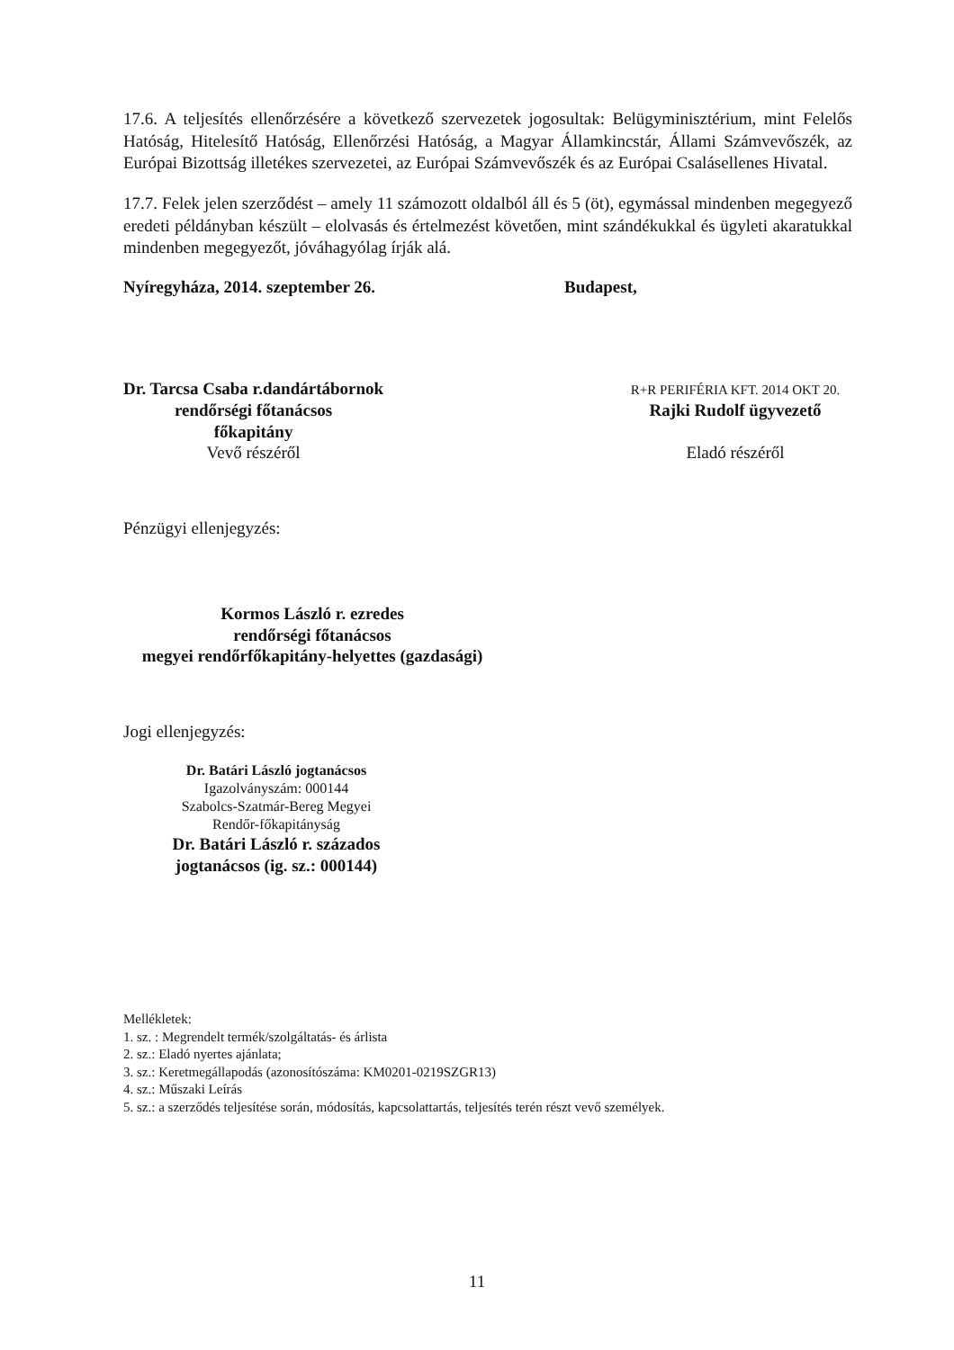17.6. A teljesítés ellenőrzésére a következő szervezetek jogosultak: Belügyminisztérium, mint Felelős Hatóság, Hitelesítő Hatóság, Ellenőrzési Hatóság, a Magyar Államkincstár, Állami Számvevőszék, az Európai Bizottság illetékes szervezetei, az Európai Számvevőszék és az Európai Csalásellenes Hivatal.
17.7. Felek jelen szerződést – amely 11 számozott oldalból áll és 5 (öt), egymással mindenben megegyező eredeti példányban készült – elolvasás és értelmezést követően, mint szándékukkal és ügyleti akaratukkal mindenben megegyezőt, jóváhagyólag írják alá.
Nyíregyháza, 2014. szeptember 26. Budapest,
Dr. Tarcsa Csaba r.dandártábornok
rendőrségi főtanácsos
főkapitány
Vevő részéről
R+R PERIFÉRIA KFT. 2014 OKT 20.
Rajki Rudolf ügyvezető
Eladó részéről
Pénzügyi ellenjegyzés:
Kormos László r. ezredes
rendőrségi főtanácsos
megyei rendőrfőkapitány-helyettes (gazdasági)
Jogi ellenjegyzés:
Dr. Batári László jogtanácsos
Igazolványszám: 000144
Szabolcs-Szatmár-Bereg Megyei
Rendőr-főkapitányság
Dr. Batári László r. százados
jogtanácsos (ig. sz.: 000144)
Mellékletek:
1. sz. : Megrendelt termék/szolgáltatás- és árlista
2. sz.: Eladó nyertes ajánlata;
3. sz.: Keretmegállapodás (azonosítószáma: KM0201-0219SZGR13)
4. sz.: Műszaki Leírás
5. sz.: a szerződés teljesítése során, módosítás, kapcsolattartás, teljesítés terén részt vevő személyek.
11